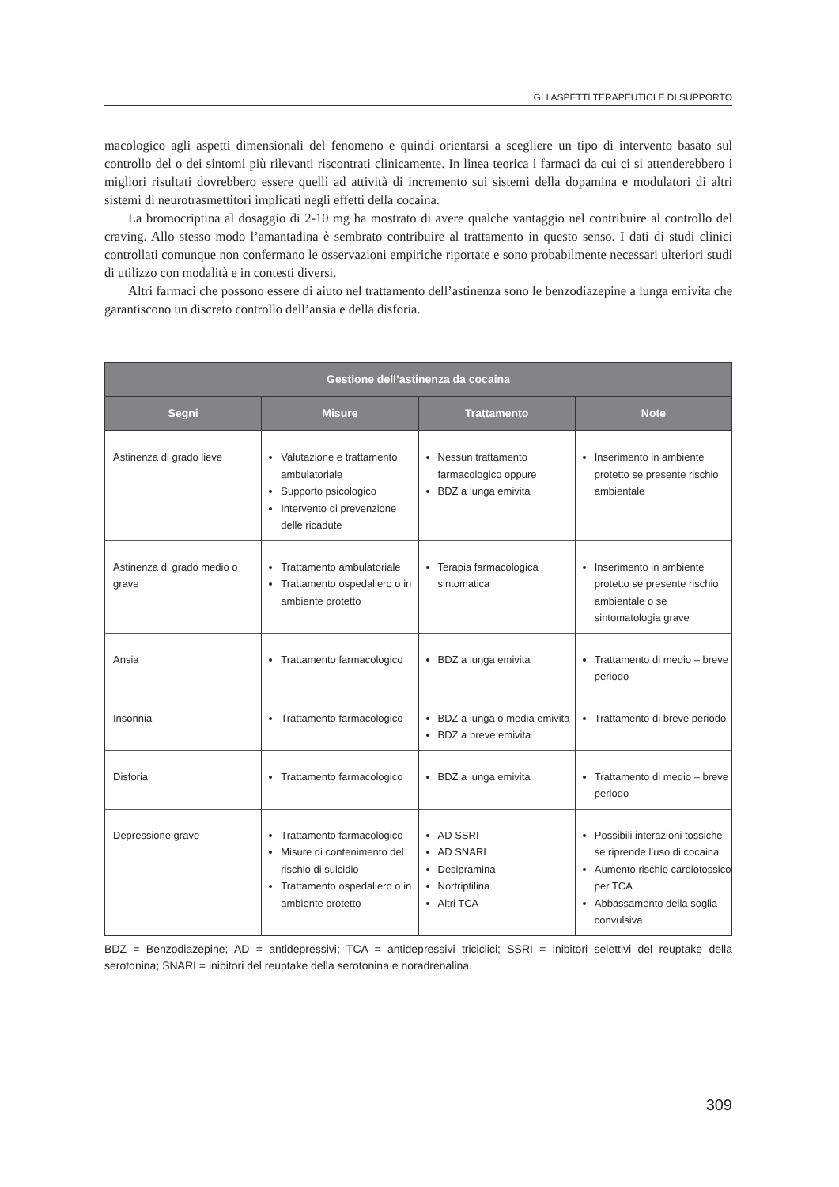GLI ASPETTI TERAPEUTICI E DI SUPPORTO
macologico agli aspetti dimensionali del fenomeno e quindi orientarsi a scegliere un tipo di intervento basato sul controllo del o dei sintomi più rilevanti riscontrati clinicamente. In linea teorica i farmaci da cui ci si attenderebbero i migliori risultati dovrebbero essere quelli ad attività di incremento sui sistemi della dopamina e modulatori di altri sistemi di neurotrasmettitori implicati negli effetti della cocaina.
La bromocriptina al dosaggio di 2-10 mg ha mostrato di avere qualche vantaggio nel contribuire al controllo del craving. Allo stesso modo l’amantadina è sembrato contribuire al trattamento in questo senso. I dati di studi clinici controllati comunque non confermano le osservazioni empiriche riportate e sono probabilmente necessari ulteriori studi di utilizzo con modalità e in contesti diversi.
Altri farmaci che possono essere di aiuto nel trattamento dell’astinenza sono le benzodiazepine a lunga emivita che garantiscono un discreto controllo dell’ansia e della disforia.
| Gestione dell’astinenza da cocaina | | | |
| --- | --- | --- | --- |
| Segni | Misure | Trattamento | Note |
| Astinenza di grado lieve | Valutazione e trattamento ambulatoriale Supporto psicologico Intervento di prevenzione delle ricadute | Nessun trattamento farmacologico oppure BDZ a lunga emivita | Inserimento in ambiente protetto se presente rischio ambientale |
| Astinenza di grado medio o grave | Trattamento ambulatoriale Trattamento ospedaliero o in ambiente protetto | Terapia farmacologica sintomatica | Inserimento in ambiente protetto se presente rischio ambientale o se sintomatologia grave |
| Ansia | Trattamento farmacologico | BDZ a lunga emivita | Trattamento di medio – breve periodo |
| Insonnia | Trattamento farmacologico | BDZ a lunga o media emivita BDZ a breve emivita | Trattamento di breve periodo |
| Disforia | Trattamento farmacologico | BDZ a lunga emivita | Trattamento di medio – breve periodo |
| Depressione grave | Trattamento farmacologico Misure di contenimento del rischio di suicidio Trattamento ospedaliero o in ambiente protetto | AD SSRI AD SNARI Desipramina Nortriptilina Altri TCA | Possibili interazioni tossiche se riprende l’uso di cocaina Aumento rischio cardiotossico per TCA Abbassamento della soglia convulsiva |
BDZ = Benzodiazepine; AD = antidepressivi; TCA = antidepressivi triciclici; SSRI = inibitori selettivi del reuptake della serotonina; SNARI = inibitori del reuptake della serotonina e noradrenalina.
309